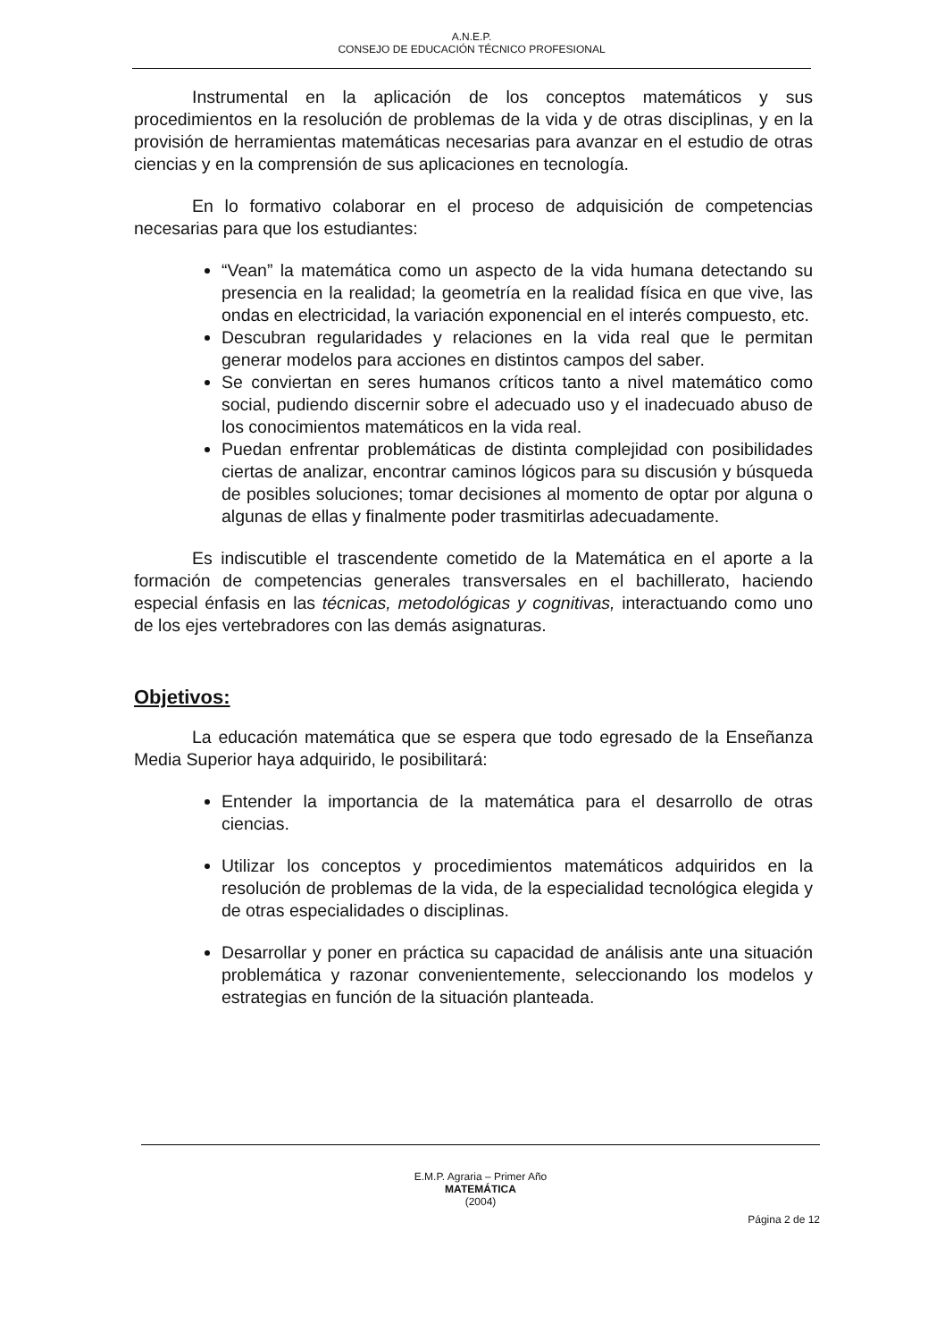A.N.E.P.
CONSEJO DE EDUCACIÓN TÉCNICO PROFESIONAL
Instrumental en la aplicación de los conceptos matemáticos y sus procedimientos en la resolución de problemas de la vida y de otras disciplinas, y en la provisión de herramientas matemáticas necesarias para avanzar en el estudio de otras ciencias y en la comprensión de sus aplicaciones en tecnología.
En lo formativo colaborar en el proceso de adquisición de competencias necesarias para que los estudiantes:
“Vean” la matemática como un aspecto de la vida humana detectando su presencia en la realidad; la geometría en la realidad física en que vive, las ondas en electricidad, la variación exponencial en el interés compuesto, etc.
Descubran regularidades y relaciones en la vida real que le permitan generar modelos para acciones en distintos campos del saber.
Se conviertan en seres humanos críticos tanto a nivel matemático como social, pudiendo discernir sobre el adecuado uso y el inadecuado abuso de los conocimientos matemáticos en la vida real.
Puedan enfrentar problemáticas de distinta complejidad con posibilidades ciertas de analizar, encontrar caminos lógicos para su discusión y búsqueda de posibles soluciones; tomar decisiones al momento de optar por alguna o algunas de ellas y finalmente poder trasmitirlas adecuadamente.
Es indiscutible el trascendente cometido de la Matemática en el aporte a la formación de competencias generales transversales en el bachillerato, haciendo especial énfasis en las técnicas, metodológicas y cognitivas, interactuando como uno de los ejes vertebradores con las demás asignaturas.
Objetivos:
La educación matemática que se espera que todo egresado de la Enseñanza Media Superior haya adquirido, le posibilitará:
Entender la importancia de la matemática para el desarrollo de otras ciencias.
Utilizar los conceptos y procedimientos matemáticos adquiridos en la resolución de problemas de la vida, de la especialidad tecnológica elegida y de otras especialidades o disciplinas.
Desarrollar y poner en práctica su capacidad de análisis ante una situación problemática y razonar convenientemente, seleccionando los modelos y estrategias en función de la situación planteada.
E.M.P. Agraria – Primer Año
MATEMÁTICA
(2004)
Página 2 de 12